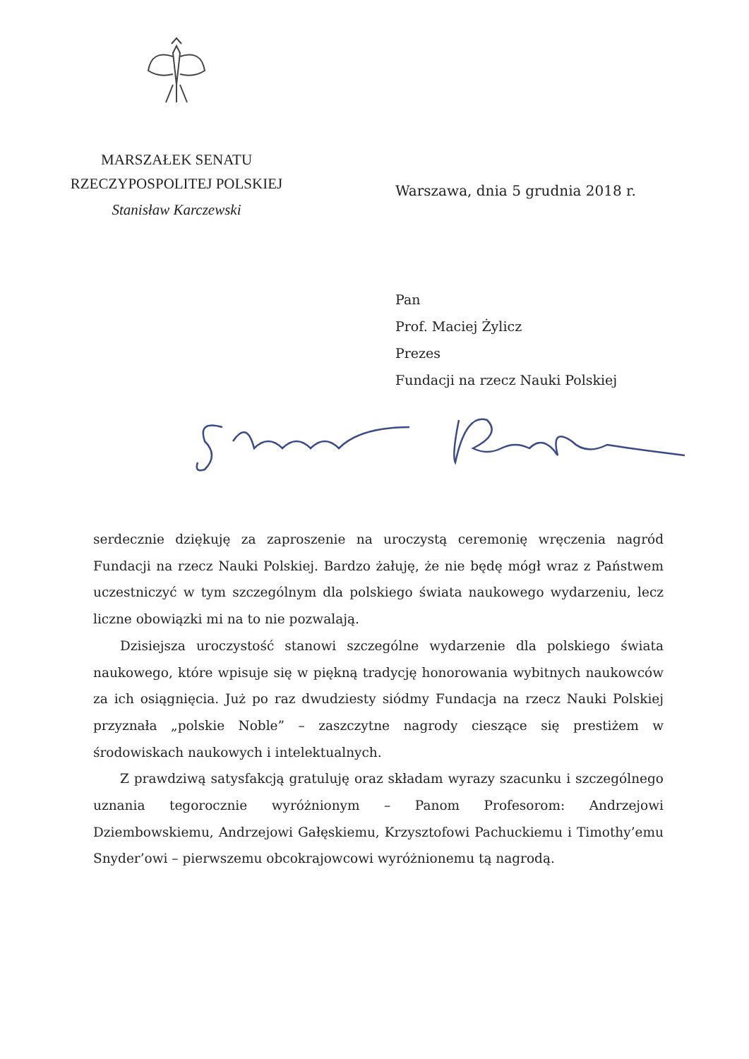MARSZAŁEK SENATU
RZECZYPOSPOLITEJ POLSKIEJ
Stanisław Karczewski
Warszawa, dnia 5 grudnia 2018 r.
Pan
Prof. Maciej Żylicz
Prezes
Fundacji na rzecz Nauki Polskiej
serdecznie dziękuję za zaproszenie na uroczystą ceremonię wręczenia nagród Fundacji na rzecz Nauki Polskiej. Bardzo żałuję, że nie będę mógł wraz z Państwem uczestniczyć w tym szczególnym dla polskiego świata naukowego wydarzeniu, lecz liczne obowiązki mi na to nie pozwalają.
Dzisiejsza uroczystość stanowi szczególne wydarzenie dla polskiego świata naukowego, które wpisuje się w piękną tradycję honorowania wybitnych naukowców za ich osiągnięcia. Już po raz dwudziesty siódmy Fundacja na rzecz Nauki Polskiej przyznała „polskie Noble” – zaszczytne nagrody cieszące się prestiżem w środowiskach naukowych i intelektualnych.
Z prawdziwą satysfakcją gratuluję oraz składam wyrazy szacunku i szczególnego uznania tegorocznie wyróżnionym – Panom Profesorom: Andrzejowi Dziembowskiemu, Andrzejowi Gałęskiemu, Krzysztofowi Pachuckiemu i Timothy’emu Snyder’owi – pierwszemu obcokrajowcowi wyróżnionemu tą nagrodą.